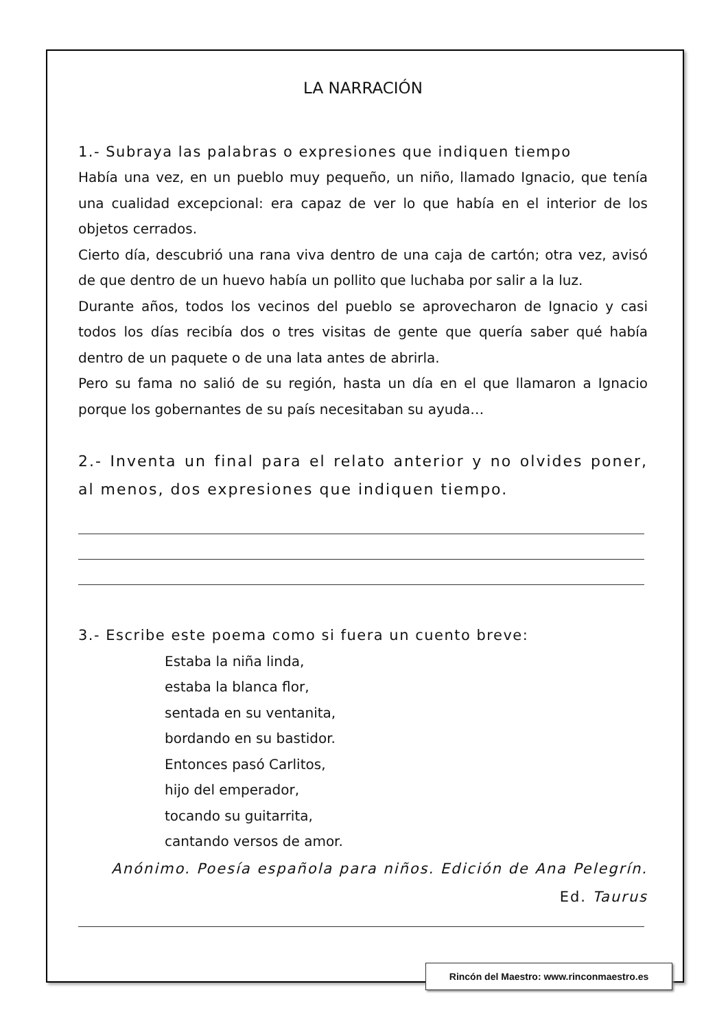LA NARRACIÓN
1.- Subraya las palabras o expresiones que indiquen tiempo
Había una vez, en un pueblo muy pequeño, un niño, llamado Ignacio, que tenía una cualidad excepcional: era capaz de ver lo que había en el interior de los objetos cerrados.
Cierto día, descubrió una rana viva dentro de una caja de cartón; otra vez, avisó de que dentro de un huevo había un pollito que luchaba por salir a la luz.
Durante años, todos los vecinos del pueblo se aprovecharon de Ignacio y casi todos los días recibía dos o tres visitas de gente que quería saber qué había dentro de un paquete o de una lata antes de abrirla.
Pero su fama no salió de su región, hasta un día en el que llamaron a Ignacio porque los gobernantes de su país necesitaban su ayuda…
2.- Inventa un final para el relato anterior y no olvides poner, al menos, dos expresiones que indiquen tiempo.
3.- Escribe este poema como si fuera un cuento breve:
Estaba la niña linda,
estaba la blanca flor,
sentada en su ventanita,
bordando en su bastidor.
Entonces pasó Carlitos,
hijo del emperador,
tocando su guitarrita,
cantando versos de amor.
Anónimo. Poesía española para niños. Edición de Ana Pelegrín.
Ed. Taurus
Rincón del Maestro: www.rinconmaestro.es